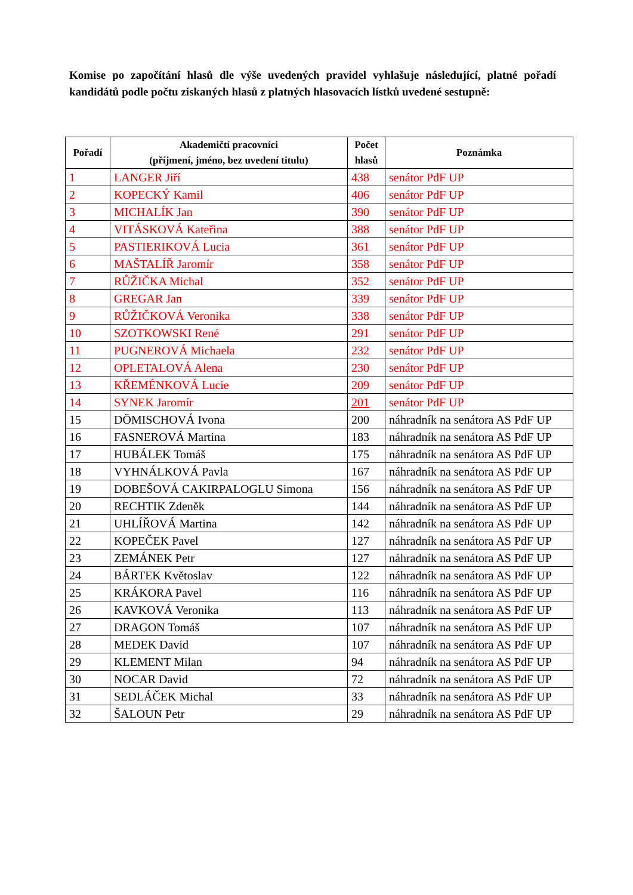Komise po započítání hlasů dle výše uvedených pravidel vyhlašuje následující, platné pořadí kandidátů podle počtu získaných hlasů z platných hlasovacích lístků uvedené sestupně:
| Pořadí | Akademičtí pracovníci (příjmení, jméno, bez uvedení titulu) | Počet hlasů | Poznámka |
| --- | --- | --- | --- |
| 1 | LANGER Jiří | 438 | senátor PdF UP |
| 2 | KOPECKÝ Kamil | 406 | senátor PdF UP |
| 3 | MICHALÍK Jan | 390 | senátor PdF UP |
| 4 | VITÁSKOVÁ Kateřina | 388 | senátor PdF UP |
| 5 | PASTIERIKOVÁ Lucia | 361 | senátor PdF UP |
| 6 | MAŠTALÍŘ Jaromír | 358 | senátor PdF UP |
| 7 | RŮŽIČKA Michal | 352 | senátor PdF UP |
| 8 | GREGAR Jan | 339 | senátor PdF UP |
| 9 | RŮŽIČKOVÁ Veronika | 338 | senátor PdF UP |
| 10 | SZOTKOWSKI René | 291 | senátor PdF UP |
| 11 | PUGNEROVÁ Michaela | 232 | senátor PdF UP |
| 12 | OPLETALOVÁ Alena | 230 | senátor PdF UP |
| 13 | KŘEMÉNKOVÁ Lucie | 209 | senátor PdF UP |
| 14 | SYNEK Jaromír | 201 | senátor PdF UP |
| 15 | DÖMISCHOVÁ Ivona | 200 | náhradník na senátora AS PdF UP |
| 16 | FASNEROVÁ Martina | 183 | náhradník na senátora AS PdF UP |
| 17 | HUBÁLEK Tomáš | 175 | náhradník na senátora AS PdF UP |
| 18 | VYHNÁLKOVÁ Pavla | 167 | náhradník na senátora AS PdF UP |
| 19 | DOBEŠOVÁ CAKIRPALOGLU Simona | 156 | náhradník na senátora AS PdF UP |
| 20 | RECHTIK Zdeněk | 144 | náhradník na senátora AS PdF UP |
| 21 | UHLÍŘOVÁ Martina | 142 | náhradník na senátora AS PdF UP |
| 22 | KOPEČEK Pavel | 127 | náhradník na senátora AS PdF UP |
| 23 | ZEMÁNEK Petr | 127 | náhradník na senátora AS PdF UP |
| 24 | BÁRTEK Květoslav | 122 | náhradník na senátora AS PdF UP |
| 25 | KRÁKORA Pavel | 116 | náhradník na senátora AS PdF UP |
| 26 | KAVKOVÁ Veronika | 113 | náhradník na senátora AS PdF UP |
| 27 | DRAGON Tomáš | 107 | náhradník na senátora AS PdF UP |
| 28 | MEDEK David | 107 | náhradník na senátora AS PdF UP |
| 29 | KLEMENT Milan | 94 | náhradník na senátora AS PdF UP |
| 30 | NOCAR David | 72 | náhradník na senátora AS PdF UP |
| 31 | SEDLÁČEK Michal | 33 | náhradník na senátora AS PdF UP |
| 32 | ŠALOUN Petr | 29 | náhradník na senátora AS PdF UP |